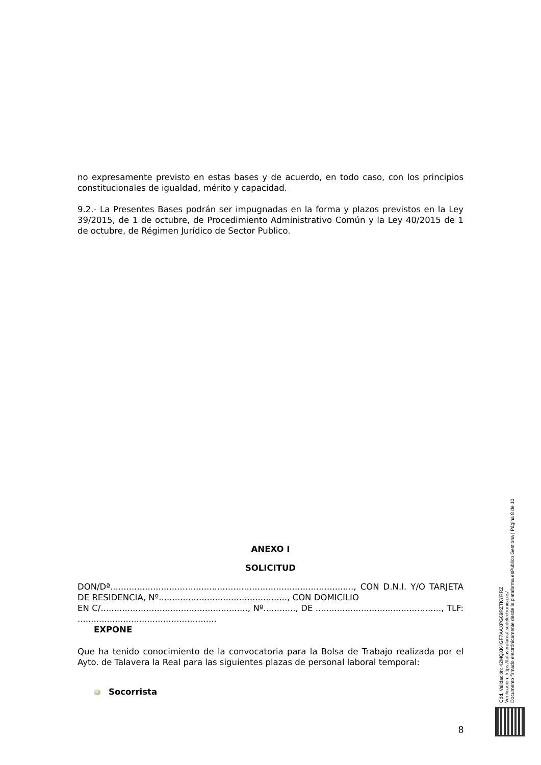no expresamente previsto en estas bases y de acuerdo, en todo caso, con los principios constitucionales de igualdad, mérito y capacidad.
9.2.- La Presentes Bases podrán ser impugnadas en la forma y plazos previstos en la Ley 39/2015, de 1 de octubre, de Procedimiento Administrativo Común y la Ley 40/2015 de 1 de octubre, de Régimen Jurídico de Sector Publico.
ANEXO I
SOLICITUD
DON/Dª..........................................................................................., CON D.N.I. Y/O TARJETA DE RESIDENCIA, Nº................................................, CON DOMICILIO
EN C/......................................................., Nº............, DE ..............................................., TLF: ....................................................
EXPONE
Que ha tenido conocimiento de la convocatoria para la Bolsa de Trabajo realizada por el Ayto. de Talavera la Real para las siguientes plazas de personal laboral temporal:
Socorrista
8
Cód. Validación: 42MQXK4GF7AAXPG69RZTKYRRZ
Verificación: https://talaveralareal.sedelectronica.es/
Documento firmado electrónicamente desde la plataforma esPublico Gestiona | Página 8 de 10